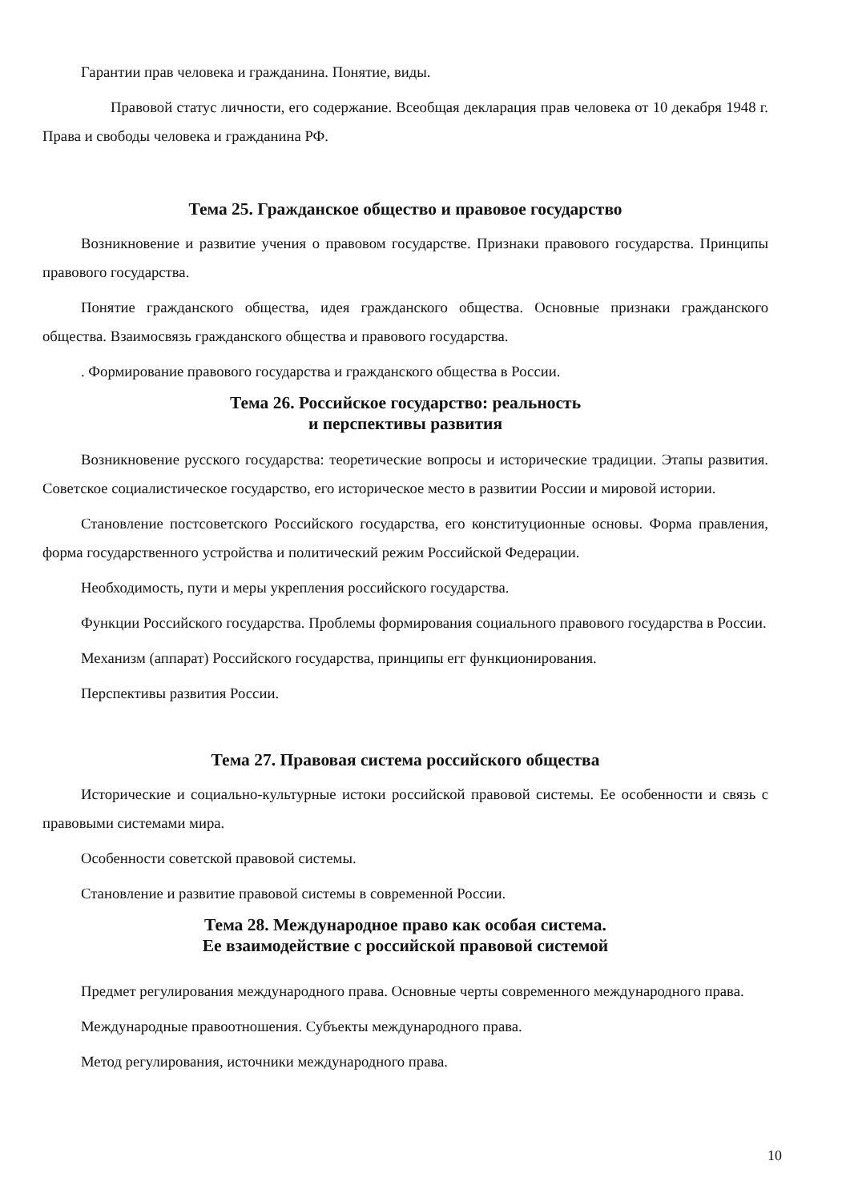Гарантии прав человека и гражданина. Понятие, виды.
Правовой статус личности, его содержание. Всеобщая декларация прав человека от 10 декабря 1948 г. Права и свободы человека и гражданина РФ.
Тема 25. Гражданское общество и правовое государство
Возникновение и развитие учения о правовом государстве. Признаки правового государства. Принципы правового государства.
Понятие гражданского общества, идея гражданского общества. Основные признаки гражданского общества. Взаимосвязь гражданского общества и правового государства.
. Формирование правового государства и гражданского общества в России.
Тема 26. Российское государство: реальность
и перспективы развития
Возникновение русского государства: теоретические вопросы и исторические традиции. Этапы развития. Советское социалистическое государство, его историческое место в развитии России и мировой истории.
Становление постсоветского Российского государства, его конституционные основы. Форма правления, форма государственного устройства и политический режим Российской Федерации.
Необходимость, пути и меры укрепления российского государства.
Функции Российского государства. Проблемы формирования социального правового государства в России.
Механизм (аппарат) Российского государства, принципы егг функционирования.
Перспективы развития России.
Тема 27. Правовая система российского общества
Исторические и социально-культурные истоки российской правовой системы. Ее особенности и связь с правовыми системами мира.
Особенности советской правовой системы.
Становление и развитие правовой системы в современной России.
Тема 28. Международное право как особая система.
Ее взаимодействие с российской правовой системой
Предмет регулирования международного права. Основные черты современного международного права.
Международные правоотношения. Субъекты международного права.
Метод регулирования, источники международного права.
10